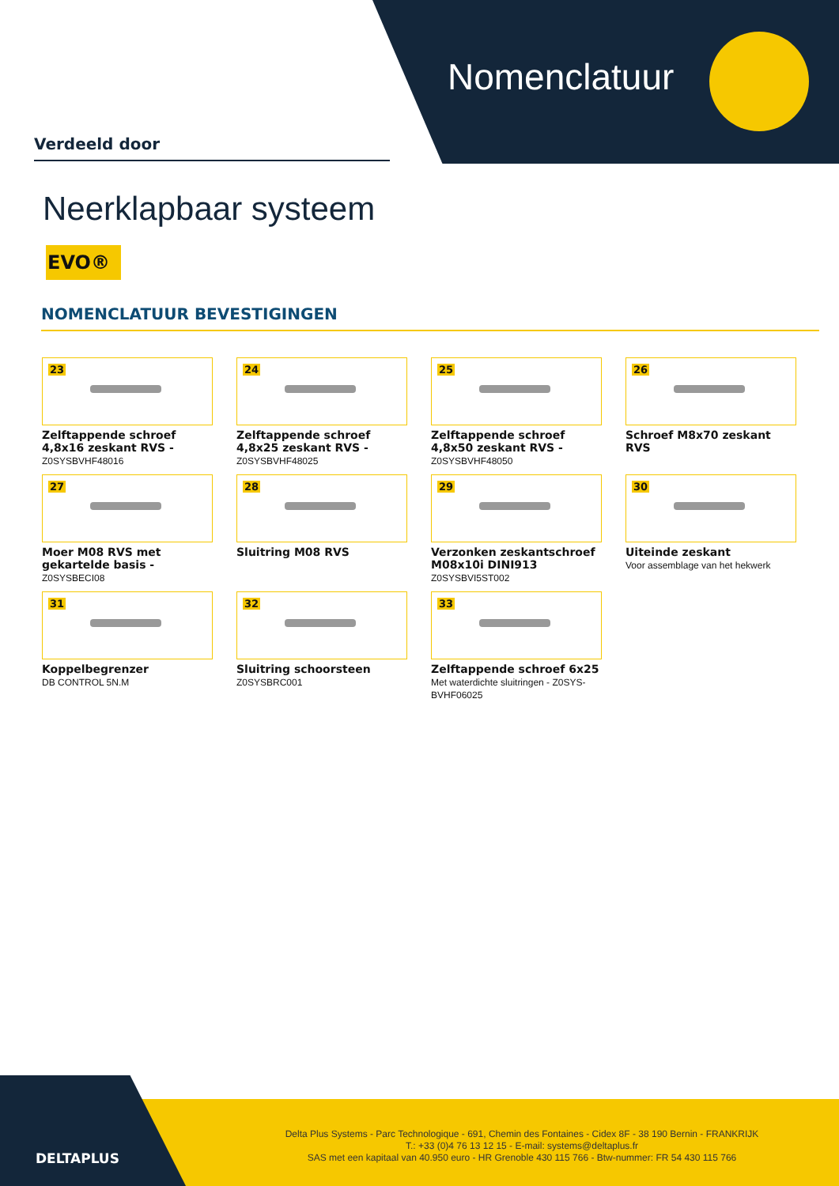Nomenclatuur
Verdeeld door
Neerklapbaar systeem
EVO®
NOMENCLATUUR BEVESTIGINGEN
23
Zelftappende schroef 4,8x16 zeskant RVS - Z0SYSBVHF48016
24
Zelftappende schroef 4,8x25 zeskant RVS - Z0SYSBVHF48025
25
Zelftappende schroef 4,8x50 zeskant RVS - Z0SYSBVHF48050
26
Schroef M8x70 zeskant RVS
27
Moer M08 RVS met gekartelde basis - Z0SYSBECI08
28
Sluitring M08 RVS
29
Verzonken zeskantschroef M08x10i DINI913
Z0SYSBVI5ST002
30
Uiteinde zeskant
Voor assemblage van het hekwerk
31
Koppelbegrenzer
DB CONTROL 5N.M
32
Sluitring schoorsteen
Z0SYSBRC001
33
Zelftappende schroef 6x25
Met waterdichte sluitringen - Z0SYS-BVHF06025
DELTAPLUS
Delta Plus Systems - Parc Technologique - 691, Chemin des Fontaines - Cidex 8F - 38 190 Bernin - FRANKRIJK
T.: +33 (0)4 76 13 12 15 - E-mail: systems@deltaplus.fr
SAS met een kapitaal van 40.950 euro - HR Grenoble 430 115 766 - Btw-nummer: FR 54 430 115 766